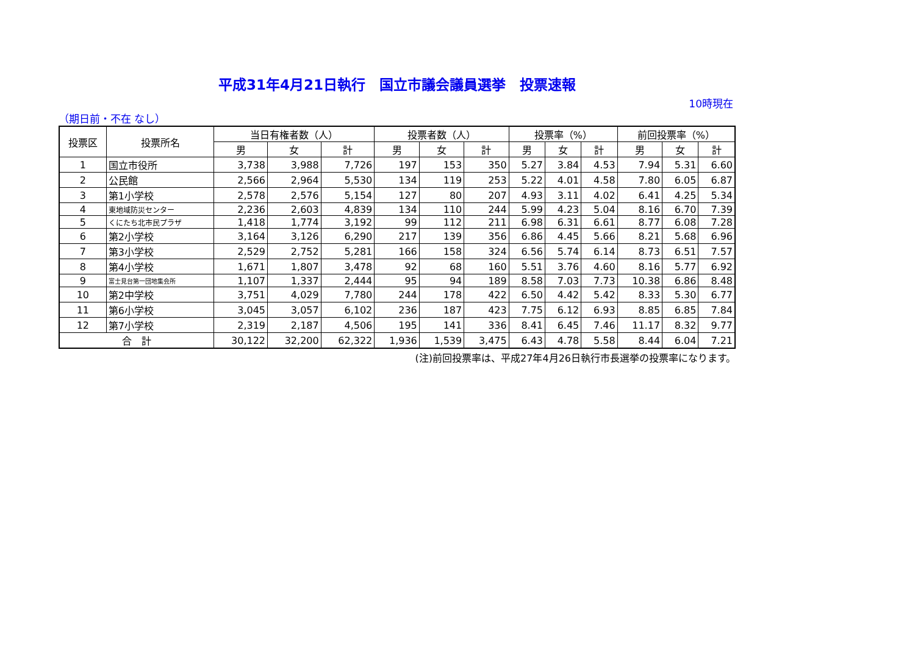平成31年4月21日執行　国立市議会議員選挙　投票速報
10時現在
（期日前・不在 なし）
| 投票区 | 投票所名 | 当日有権者数（人） | | | 投票者数（人） | | | 投票率（%） | | | 前回投票率（%） | | |
| --- | --- | --- | --- | --- | --- | --- | --- | --- | --- | --- | --- | --- | --- |
| | | 男 | 女 | 計 | 男 | 女 | 計 | 男 | 女 | 計 | 男 | 女 | 計 |
| 1 | 国立市役所 | 3,738 | 3,988 | 7,726 | 197 | 153 | 350 | 5.27 | 3.84 | 4.53 | 7.94 | 5.31 | 6.60 |
| 2 | 公民館 | 2,566 | 2,964 | 5,530 | 134 | 119 | 253 | 5.22 | 4.01 | 4.58 | 7.80 | 6.05 | 6.87 |
| 3 | 第1小学校 | 2,578 | 2,576 | 5,154 | 127 | 80 | 207 | 4.93 | 3.11 | 4.02 | 6.41 | 4.25 | 5.34 |
| 4 | 東地域防災センター | 2,236 | 2,603 | 4,839 | 134 | 110 | 244 | 5.99 | 4.23 | 5.04 | 8.16 | 6.70 | 7.39 |
| 5 | くにたち北市民プラザ | 1,418 | 1,774 | 3,192 | 99 | 112 | 211 | 6.98 | 6.31 | 6.61 | 8.77 | 6.08 | 7.28 |
| 6 | 第2小学校 | 3,164 | 3,126 | 6,290 | 217 | 139 | 356 | 6.86 | 4.45 | 5.66 | 8.21 | 5.68 | 6.96 |
| 7 | 第3小学校 | 2,529 | 2,752 | 5,281 | 166 | 158 | 324 | 6.56 | 5.74 | 6.14 | 8.73 | 6.51 | 7.57 |
| 8 | 第4小学校 | 1,671 | 1,807 | 3,478 | 92 | 68 | 160 | 5.51 | 3.76 | 4.60 | 8.16 | 5.77 | 6.92 |
| 9 | 富士見台第一団地集会所 | 1,107 | 1,337 | 2,444 | 95 | 94 | 189 | 8.58 | 7.03 | 7.73 | 10.38 | 6.86 | 8.48 |
| 10 | 第2中学校 | 3,751 | 4,029 | 7,780 | 244 | 178 | 422 | 6.50 | 4.42 | 5.42 | 8.33 | 5.30 | 6.77 |
| 11 | 第6小学校 | 3,045 | 3,057 | 6,102 | 236 | 187 | 423 | 7.75 | 6.12 | 6.93 | 8.85 | 6.85 | 7.84 |
| 12 | 第7小学校 | 2,319 | 2,187 | 4,506 | 195 | 141 | 336 | 8.41 | 6.45 | 7.46 | 11.17 | 8.32 | 9.77 |
| 合 計 | | 30,122 | 32,200 | 62,322 | 1,936 | 1,539 | 3,475 | 6.43 | 4.78 | 5.58 | 8.44 | 6.04 | 7.21 |
(注)前回投票率は、平成27年4月26日執行市長選挙の投票率になります。